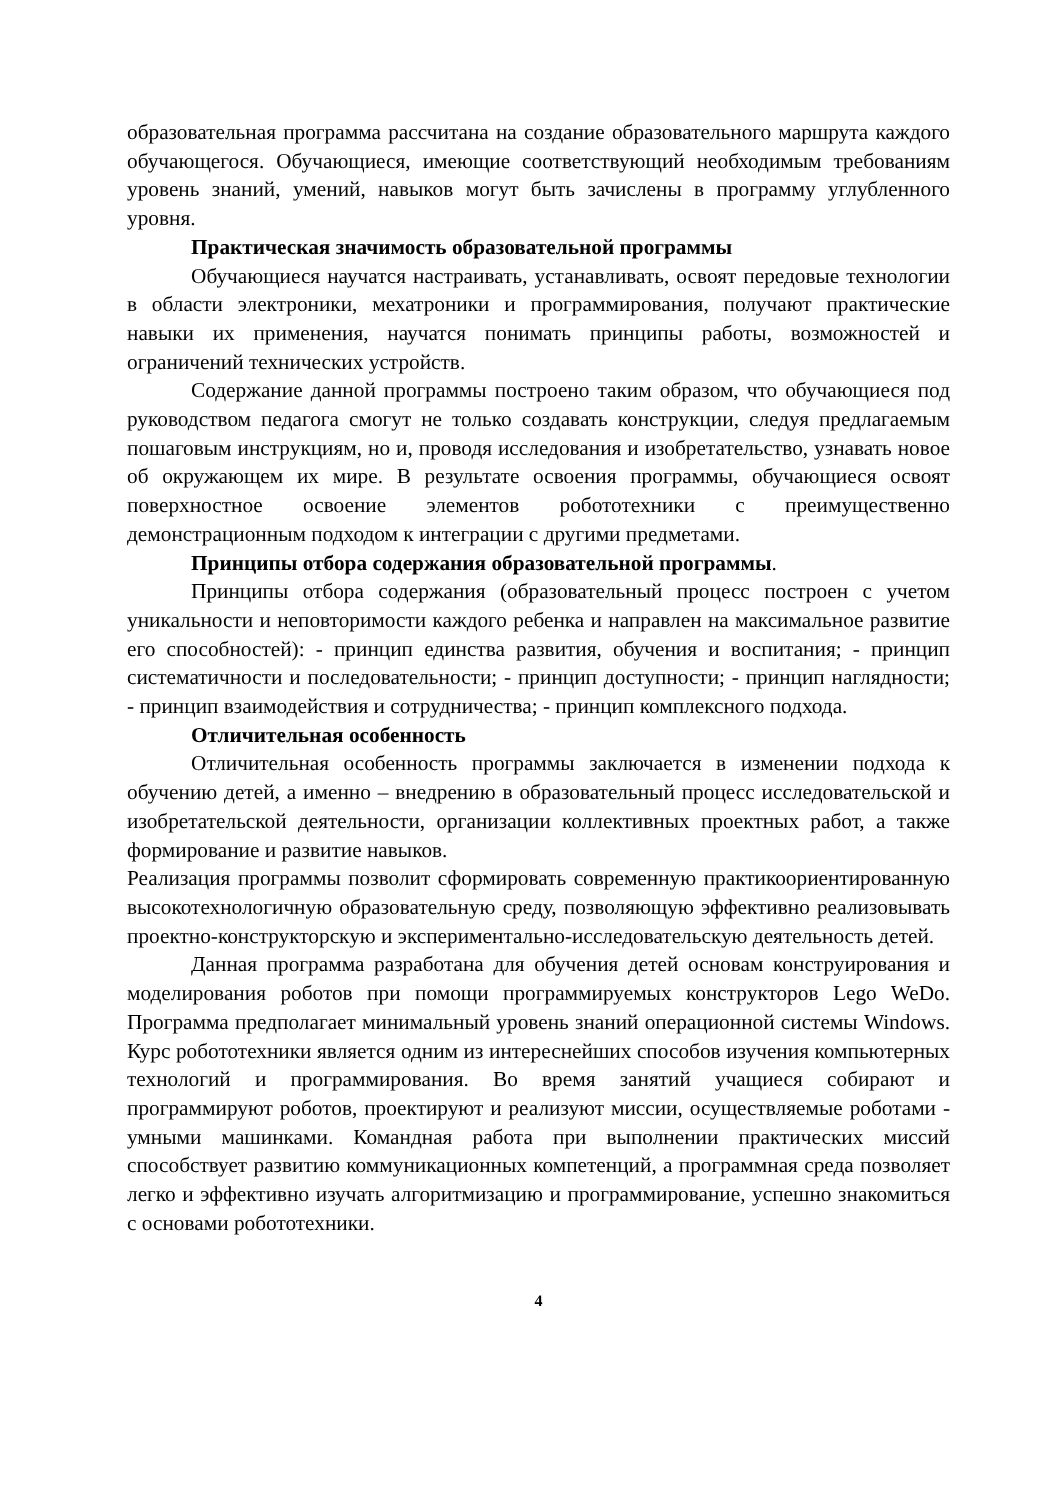образовательная программа рассчитана на создание образовательного маршрута каждого обучающегося. Обучающиеся, имеющие соответствующий необходимым требованиям уровень знаний, умений, навыков могут быть зачислены в программу углубленного уровня.
Практическая значимость образовательной программы
Обучающиеся научатся настраивать, устанавливать, освоят передовые технологии в области электроники, мехатроники и программирования, получают практические навыки их применения, научатся понимать принципы работы, возможностей и ограничений технических устройств.
Содержание данной программы построено таким образом, что обучающиеся под руководством педагога смогут не только создавать конструкции, следуя предлагаемым пошаговым инструкциям, но и, проводя исследования и изобретательство, узнавать новое об окружающем их мире. В результате освоения программы, обучающиеся освоят поверхностное освоение элементов робототехники с преимущественно демонстрационным подходом к интеграции с другими предметами.
Принципы отбора содержания образовательной программы.
Принципы отбора содержания (образовательный процесс построен с учетом уникальности и неповторимости каждого ребенка и направлен на максимальное развитие его способностей): - принцип единства развития, обучения и воспитания; - принцип систематичности и последовательности; - принцип доступности; - принцип наглядности; - принцип взаимодействия и сотрудничества; - принцип комплексного подхода.
Отличительная особенность
Отличительная особенность программы заключается в изменении подхода к обучению детей, а именно – внедрению в образовательный процесс исследовательской и изобретательской деятельности, организации коллективных проектных работ, а также формирование и развитие навыков.
Реализация программы позволит сформировать современную практикоориентированную высокотехнологичную образовательную среду, позволяющую эффективно реализовывать проектно-конструкторскую и экспериментально-исследовательскую деятельность детей.
Данная программа разработана для обучения детей основам конструирования и моделирования роботов при помощи программируемых конструкторов Lego WeDo. Программа предполагает минимальный уровень знаний операционной системы Windows. Курс робототехники является одним из интереснейших способов изучения компьютерных технологий и программирования. Во время занятий учащиеся собирают и программируют роботов, проектируют и реализуют миссии, осуществляемые роботами - умными машинками. Командная работа при выполнении практических миссий способствует развитию коммуникационных компетенций, а программная среда позволяет легко и эффективно изучать алгоритмизацию и программирование, успешно знакомиться с основами робототехники.
4